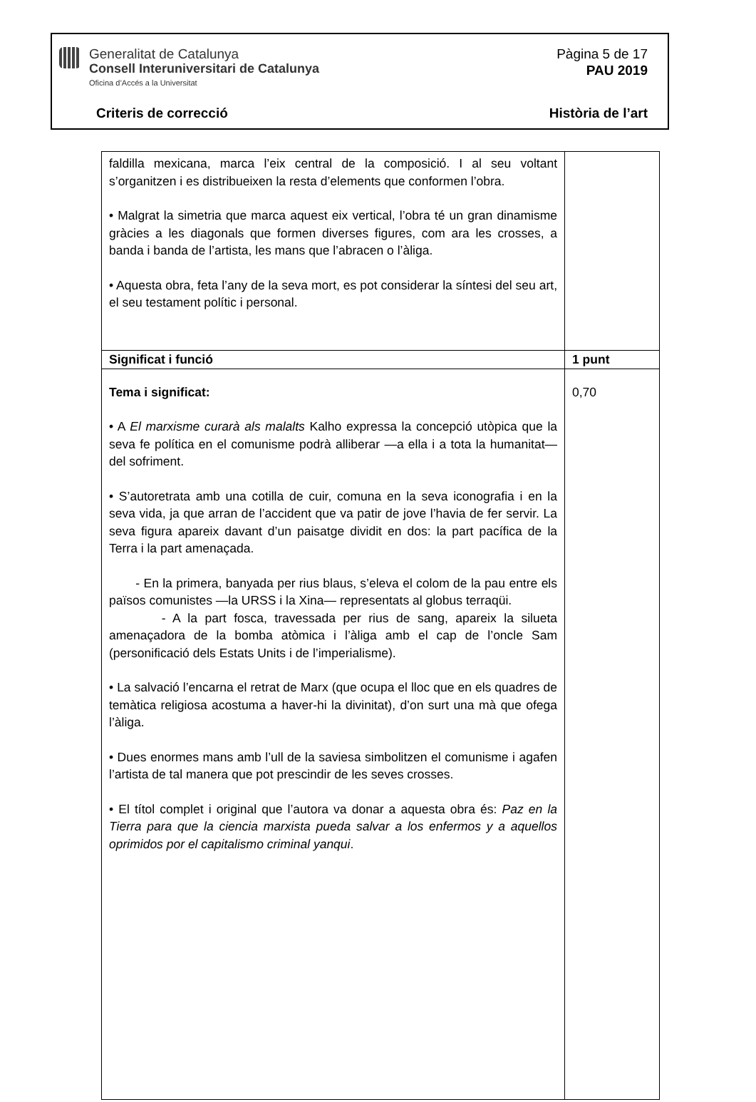Generalitat de Catalunya
Consell Interuniversitari de Catalunya
Oficina d’Accés a la Universitat
Pàgina 5 de 17
PAU 2019
Criteris de correcció Història de l’art
| faldilla mexicana, marca l’eix central de la composició. I al seu voltant s’organitzen i es distribueixen la resta d’elements que conformen l’obra. • Malgrat la simetria que marca aquest eix vertical, l’obra té un gran dinamisme gràcies a les diagonals que formen diverses figures, com ara les crosses, a banda i banda de l’artista, les mans que l’abracen o l’àliga. • Aquesta obra, feta l’any de la seva mort, es pot considerar la síntesi del seu art, el seu testament polític i personal. | |
| Significat i funció | 1 punt |
| Tema i significat: • A El marxisme curarà als malalts Kalho expressa la concepció utòpica que la seva fe política en el comunisme podrà alliberar —a ella i a tota la humanitat— del sofriment. • S’autoretrata amb una cotilla de cuir, comuna en la seva iconografia i en la seva vida, ja que arran de l’accident que va patir de jove l’havia de fer servir. La seva figura apareix davant d’un paisatge dividit en dos: la part pacífica de la Terra i la part amenaçada. - En la primera, banyada per rius blaus, s’eleva el colom de la pau entre els països comunistes —la URSS i la Xina— representats al globus terraqüi. - A la part fosca, travessada per rius de sang, apareix la silueta amenaçadora de la bomba atòmica i l’àliga amb el cap de l’oncle Sam (personificació dels Estats Units i de l’imperialisme). • La salvació l’encarna el retrat de Marx (que ocupa el lloc que en els quadres de temàtica religiosa acostuma a haver-hi la divinitat), d’on surt una mà que ofega l’àliga. • Dues enormes mans amb l’ull de la saviesa simbolitzen el comunisme i agafen l’artista de tal manera que pot prescindir de les seves crosses. • El títol complet i original que l’autora va donar a aquesta obra és: Paz en la Tierra para que la ciencia marxista pueda salvar a los enfermos y a aquellos oprimidos por el capitalismo criminal yanqui . | 0,70 |